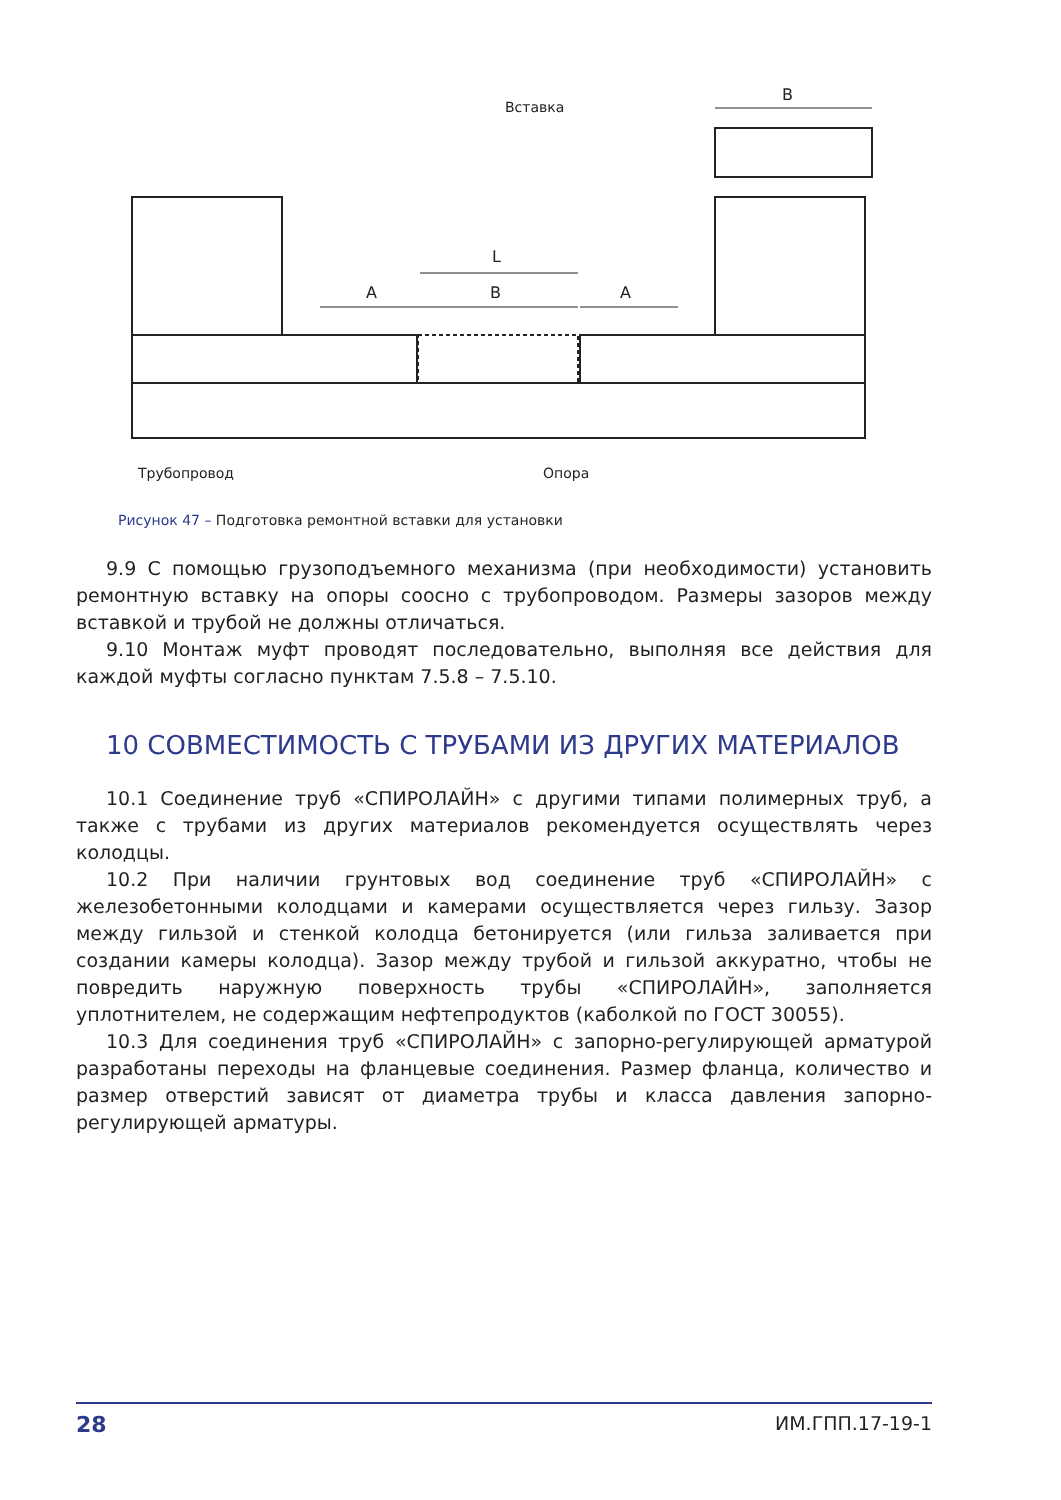А
В
L
А
В
Вставка
Трубопровод
Опора
Рисунок 47 – Подготовка ремонтной вставки для установки
9.9 С помощью грузоподъемного механизма (при необходимости) установить ремонтную вставку на опоры соосно с трубопроводом. Размеры зазоров между вставкой и трубой не должны отличаться.
9.10 Монтаж муфт проводят последовательно, выполняя все действия для каждой муфты согласно пунктам 7.5.8 – 7.5.10.
10 СОВМЕСТИМОСТЬ С ТРУБАМИ ИЗ ДРУГИХ МАТЕРИАЛОВ
10.1 Соединение труб «СПИРОЛАЙН» с другими типами полимерных труб, а также с трубами из других материалов рекомендуется осуществлять через колодцы.
10.2 При наличии грунтовых вод соединение труб «СПИРОЛАЙН» с железобетонными колодцами и камерами осуществляется через гильзу. Зазор между гильзой и стенкой колодца бетонируется (или гильза заливается при создании камеры колодца). Зазор между трубой и гильзой аккуратно, чтобы не повредить наружную поверхность трубы «СПИРОЛАЙН», заполняется уплотнителем, не содержащим нефтепродуктов (каболкой по ГОСТ 30055).
10.3 Для соединения труб «СПИРОЛАЙН» с запорно-регулирующей арматурой разработаны переходы на фланцевые соединения. Размер фланца, количество и размер отверстий зависят от диаметра трубы и класса давления запорно-регулирующей арматуры.
28 ИМ.ГПП.17-19-1